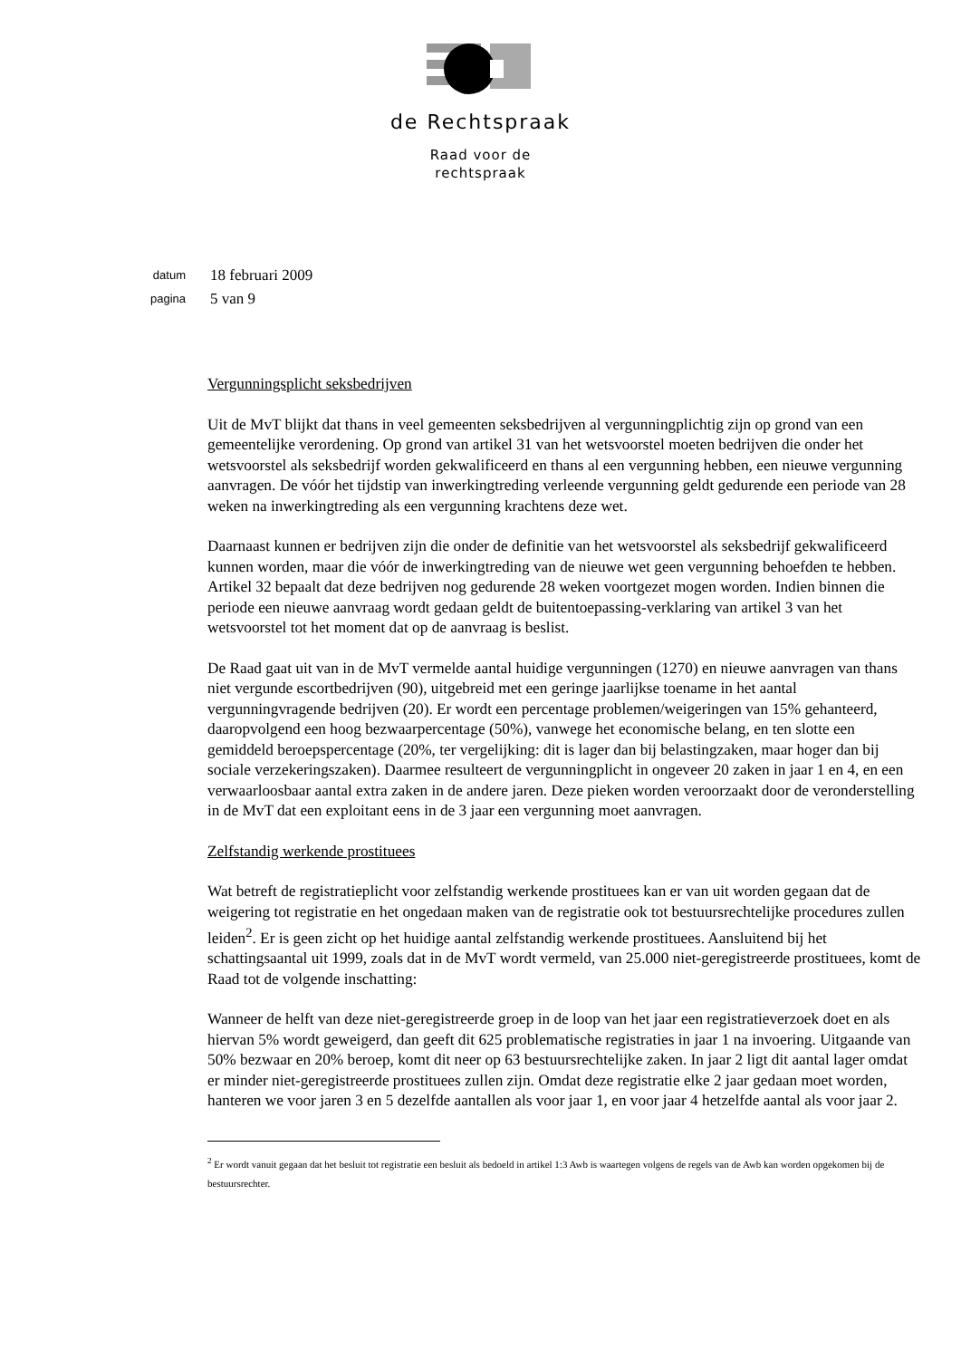de Rechtspraak
Raad voor de
rechtspraak
datum 18 februari 2009
pagina 5 van 9
Vergunningsplicht seksbedrijven
Uit de MvT blijkt dat thans in veel gemeenten seksbedrijven al vergunningplichtig zijn op grond van een gemeentelijke verordening. Op grond van artikel 31 van het wetsvoorstel moeten bedrijven die onder het wetsvoorstel als seksbedrijf worden gekwalificeerd en thans al een vergunning hebben, een nieuwe vergunning aanvragen. De vóór het tijdstip van inwerkingtreding verleende vergunning geldt gedurende een periode van 28 weken na inwerkingtreding als een vergunning krachtens deze wet.
Daarnaast kunnen er bedrijven zijn die onder de definitie van het wetsvoorstel als seksbedrijf gekwalificeerd kunnen worden, maar die vóór de inwerkingtreding van de nieuwe wet geen vergunning behoefden te hebben. Artikel 32 bepaalt dat deze bedrijven nog gedurende 28 weken voortgezet mogen worden. Indien binnen die periode een nieuwe aanvraag wordt gedaan geldt de buitentoepassing-verklaring van artikel 3 van het wetsvoorstel tot het moment dat op de aanvraag is beslist.
De Raad gaat uit van in de MvT vermelde aantal huidige vergunningen (1270) en nieuwe aanvragen van thans niet vergunde escortbedrijven (90), uitgebreid met een geringe jaarlijkse toename in het aantal vergunningvragende bedrijven (20). Er wordt een percentage problemen/weigeringen van 15% gehanteerd, daaropvolgend een hoog bezwaarpercentage (50%), vanwege het economische belang, en ten slotte een gemiddeld beroepspercentage (20%, ter vergelijking: dit is lager dan bij belastingzaken, maar hoger dan bij sociale verzekeringszaken). Daarmee resulteert de vergunningplicht in ongeveer 20 zaken in jaar 1 en 4, en een verwaarloosbaar aantal extra zaken in de andere jaren. Deze pieken worden veroorzaakt door de veronderstelling in de MvT dat een exploitant eens in de 3 jaar een vergunning moet aanvragen.
Zelfstandig werkende prostituees
Wat betreft de registratieplicht voor zelfstandig werkende prostituees kan er van uit worden gegaan dat de weigering tot registratie en het ongedaan maken van de registratie ook tot bestuursrechtelijke procedures zullen leiden<sup>2</sup>. Er is geen zicht op het huidige aantal zelfstandig werkende prostituees. Aansluitend bij het schattingsaantal uit 1999, zoals dat in de MvT wordt vermeld, van 25.000 niet-geregistreerde prostituees, komt de Raad tot de volgende inschatting:
Wanneer de helft van deze niet-geregistreerde groep in de loop van het jaar een registratieverzoek doet en als hiervan 5% wordt geweigerd, dan geeft dit 625 problematische registraties in jaar 1 na invoering. Uitgaande van 50% bezwaar en 20% beroep, komt dit neer op 63 bestuursrechtelijke zaken. In jaar 2 ligt dit aantal lager omdat er minder niet-geregistreerde prostituees zullen zijn. Omdat deze registratie elke 2 jaar gedaan moet worden, hanteren we voor jaren 3 en 5 dezelfde aantallen als voor jaar 1, en voor jaar 4 hetzelfde aantal als voor jaar 2.
<sup>2</sup> Er wordt vanuit gegaan dat het besluit tot registratie een besluit als bedoeld in artikel 1:3 Awb is waartegen volgens de regels van de Awb kan worden opgekomen bij de bestuursrechter.